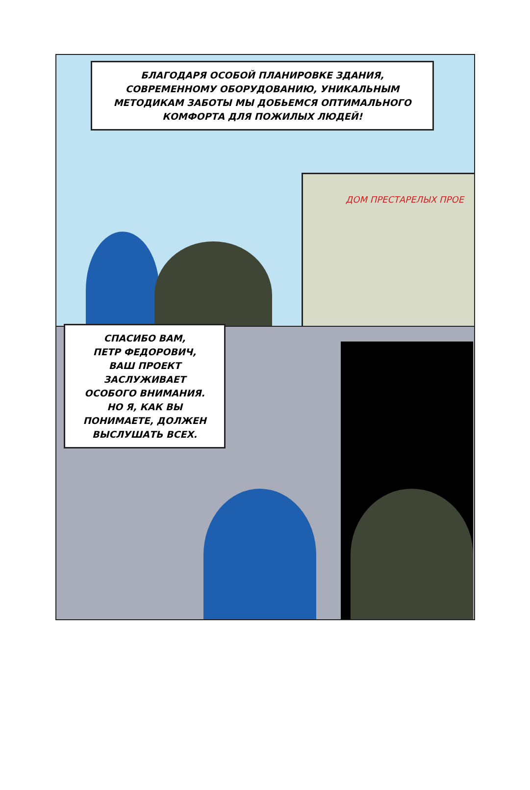БЛАГОДАРЯ ОСОБОЙ ПЛАНИРОВКЕ ЗДАНИЯ,
СОВРЕМЕННОМУ ОБОРУДОВАНИЮ, УНИКАЛЬНЫМ
МЕТОДИКАМ ЗАБОТЫ МЫ ДОБЬЕМСЯ ОПТИМАЛЬНОГО
КОМФОРТА ДЛЯ ПОЖИЛЫХ ЛЮДЕЙ!
ДОМ ПРЕСТАРЕЛЫХ ПРОЕ
СПАСИБО ВАМ,
ПЕТР ФЕДОРОВИЧ,
ВАШ ПРОЕКТ
ЗАСЛУЖИВАЕТ
ОСОБОГО ВНИМАНИЯ.
НО Я, КАК ВЫ
ПОНИМАЕТЕ, ДОЛЖЕН
ВЫСЛУШАТЬ ВСЕХ.